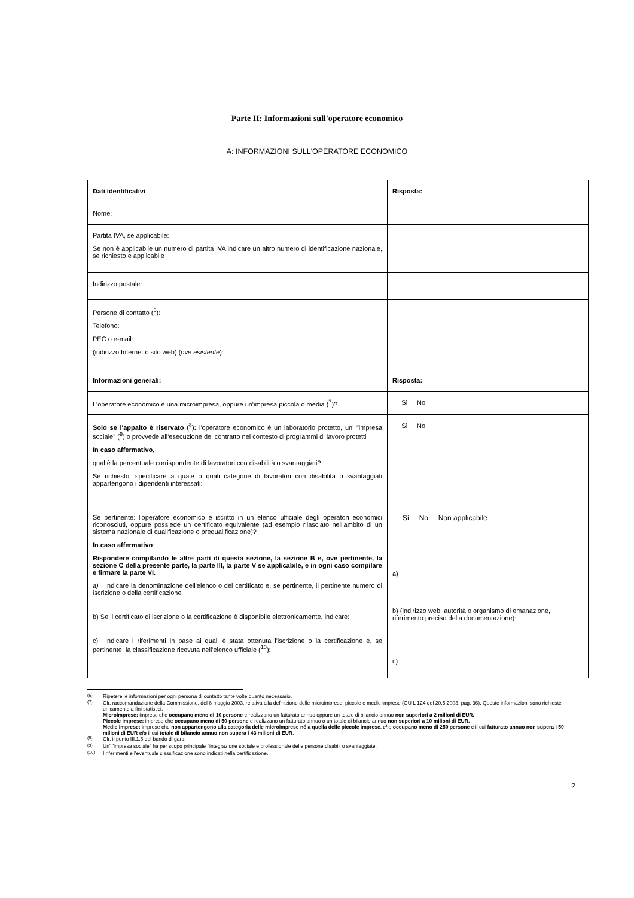Parte II: Informazioni sull'operatore economico
A: INFORMAZIONI SULL'OPERATORE ECONOMICO
| Dati identificativi | Risposta: |
| Nome: | |
| Partita IVA, se applicabile: Se non è applicabile un numero di partita IVA indicare un altro numero di identificazione nazionale, se richiesto e applicabile | |
| Indirizzo postale: | |
| Persone di contatto (<sup>6</sup>): Telefono: PEC o e-mail: (indirizzo Internet o sito web) ( ove esistente ): | |
| Informazioni generali: | Risposta: |
| L'operatore economico è una microimpresa, oppure un'impresa piccola o media (<sup>7</sup>)? | Sì No |
| Solo se l'appalto è riservato (<sup>8</sup>) : l'operatore economico è un laboratorio protetto, un' "impresa sociale" (<sup>9</sup>) o provvede all'esecuzione del contratto nel contesto di programmi di lavoro protetti In caso affermativo, qual è la percentuale corrispondente di lavoratori con disabilità o svantaggiati? Se richiesto, specificare a quale o quali categorie di lavoratori con disabilità o svantaggiati appartengono i dipendenti interessati: | Sì No |
| Se pertinente: l'operatore economico è iscritto in un elenco ufficiale degli operatori economici riconosciuti, oppure possiede un certificato equivalente (ad esempio rilasciato nell'ambito di un sistema nazionale di qualificazione o prequalificazione)? In caso affermativo : Rispondere compilando le altre parti di questa sezione, la sezione B e, ove pertinente, la sezione C della presente parte, la parte III, la parte V se applicabile, e in ogni caso compilare e firmare la parte VI. a) Indicare la denominazione dell'elenco o del certificato e, se pertinente, il pertinente numero di iscrizione o della certificazione b) Se il certificato di iscrizione o la certificazione è disponibile elettronicamente, indicare: c) Indicare i riferimenti in base ai quali è stata ottenuta l'iscrizione o la certificazione e, se pertinente, la classificazione ricevuta nell'elenco ufficiale (<sup>10</sup>): | Sì No Non applicabile a) b) (indirizzo web, autorità o organismo di emanazione, riferimento preciso della documentazione): c) |
<sup>(6)</sup> Ripetere le informazioni per ogni persona di contatto tante volte quanto necessario.
<sup>(7)</sup> Cfr. raccomandazione della Commissione, del 6 maggio 2003, relativa alla definizione delle microimprese, piccole e medie imprese (GU L 124 del 20.5.2003, pag. 36). Queste informazioni sono richieste unicamente a fini statistici.
Microimprese: imprese che occupano meno di 10 persone e realizzano un fatturato annuo oppure un totale di bilancio annuo non superiori a 2 milioni di EUR.
Piccole imprese: imprese che occupano meno di 50 persone e realizzano un fatturato annuo o un totale di bilancio annuo non superiori a 10 milioni di EUR.
Medie imprese: imprese che non appartengono alla categoria delle microimprese né a quella delle piccole imprese, che occupano meno di 250 persone e il cui fatturato annuo non supera i 50 milioni di EUR e/o il cui totale di bilancio annuo non supera i 43 milioni di EUR.
<sup>(8)</sup> Cfr. il punto III.1.5 del bando di gara.
<sup>(9)</sup> Un' "impresa sociale" ha per scopo principale l'integrazione sociale e professionale delle persone disabili o svantaggiate.
<sup>(10)</sup> I riferimenti e l'eventuale classificazione sono indicati nella certificazione.
2